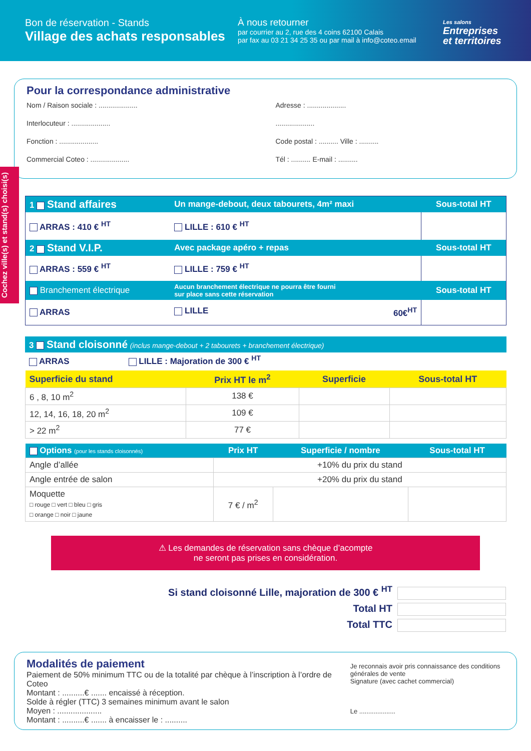Bon de réservation - Stands
Village des achats responsables
À nous retourner
par courrier au 2, rue des 4 coins 62100 Calais
par fax au 03 21 34 25 35 ou par mail à info@coteo.email
Les salons
Entreprises
et territoires
Pour la correspondance administrative
Nom / Raison sociale : ....................
Interlocuteur : ....................
Fonction : ....................
Commercial Coteo : ....................
Adresse : ....................
....................
Code postal : .......... Ville : ..........
Tél : .......... E-mail : ..........
Cochez ville(s) et stand(s) choisi(s)
| 1 Stand affaires | Un mange-debout, deux tabourets, 4m² maxi | Sous-total HT |
| ARRAS : 410 € <sup>HT</sup> | LILLE : 610 € <sup>HT</sup> | |
| 2 Stand V.I.P. | Avec package apéro + repas | Sous-total HT |
| ARRAS : 559 € <sup>HT</sup> | LILLE : 759 € <sup>HT</sup> | |
| Branchement électrique | Aucun branchement électrique ne pourra être fourni sur place sans cette réservation | Sous-total HT |
| ARRAS | LILLE 60€<sup>HT</sup> | |
| 3 Stand cloisonné (inclus mange-debout + 2 tabourets + branchement électrique) |
| ARRAS LILLE : Majoration de 300 € <sup>HT</sup> |
| Superficie du stand | Prix HT le m<sup>2</sup> | Superficie | Sous-total HT |
| --- | --- | --- | --- |
| 6 , 8, 10 m<sup>2</sup> | 138 € | | |
| 12, 14, 16, 18, 20 m<sup>2</sup> | 109 € | | |
| > 22 m<sup>2</sup> | 77 € | | |
| Options (pour les stands cloisonnés) | Prix HT | Superficie / nombre | Sous-total HT |
| --- | --- | --- | --- |
| Angle d’allée | +10% du prix du stand | | |
| Angle entrée de salon | +20% du prix du stand | | |
| Moquette □ rouge □ vert □ bleu □ gris □ orange □ noir □ jaune | 7 € / m<sup>2</sup> | | |
⚠ Les demandes de réservation sans chèque d’acompte
ne seront pas prises en considération.
Si stand cloisonné Lille, majoration de 300 € <sup>HT</sup>
Total HT
Total TTC
Modalités de paiement
Paiement de 50% minimum TTC ou de la totalité par chèque à l’inscription à l’ordre de Coteo
Montant : ..........€ ....... encaissé à réception.
Solde à régler (TTC) 3 semaines minimum avant le salon
Moyen : ....................
Montant : ..........€ ....... à encaisser le : ..........
Je reconnais avoir pris connaissance des conditions générales de vente
Signature (avec cachet commercial)
Le ....................